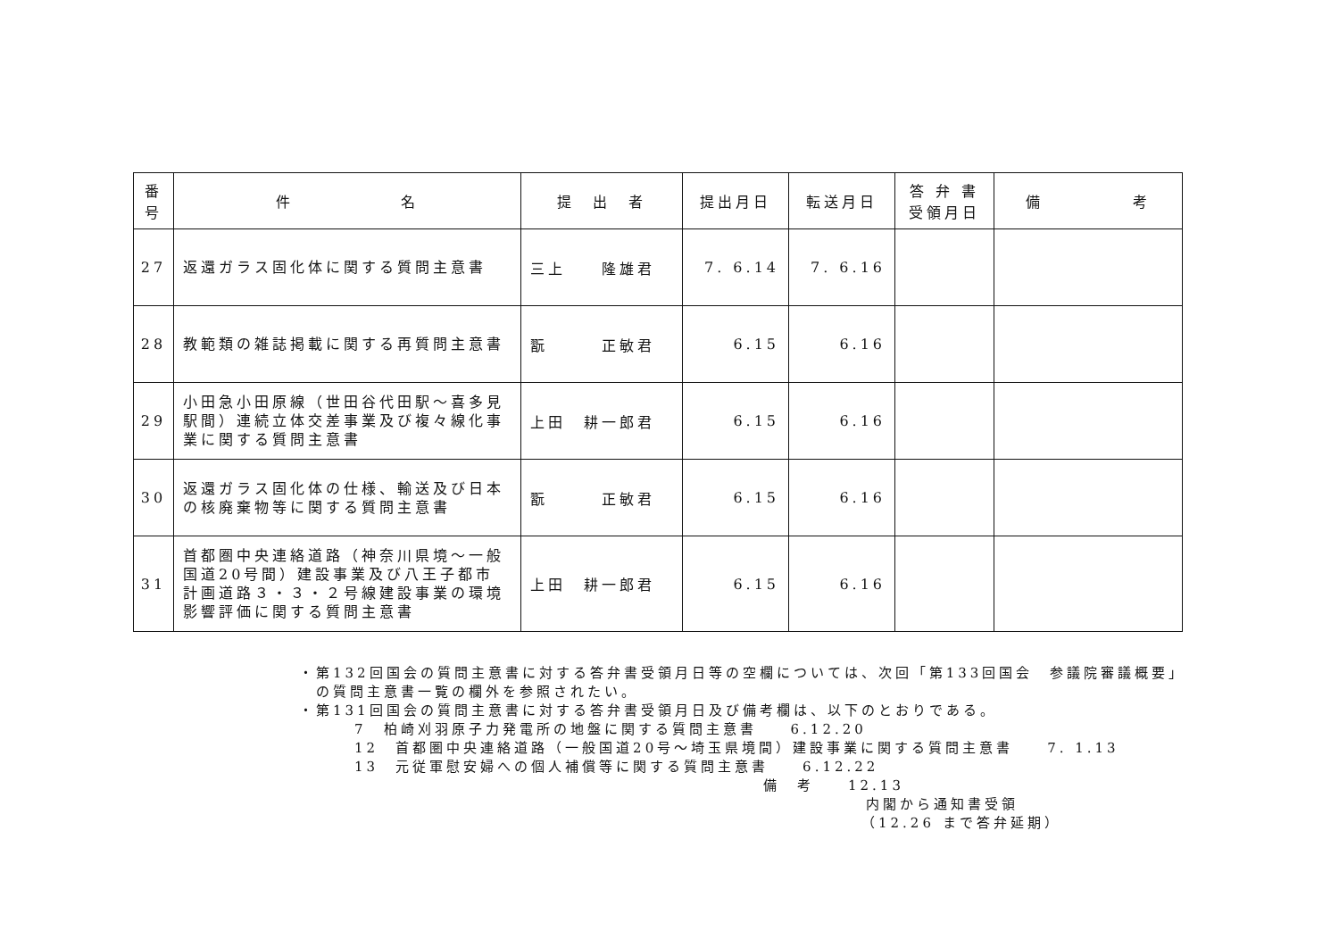| 番 号 | 件 名 | 提 出 者 | 提出月日 | 転送月日 | 答 弁 書 受領月日 | 備 考 |
| --- | --- | --- | --- | --- | --- | --- |
| 27 | 返還ガラス固化体に関する質問主意書 | 三上 隆雄君 | 7. 6.14 | 7. 6.16 | | |
| 28 | 教範類の雑誌掲載に関する再質問主意書 | 翫 正敏君 | 6.15 | 6.16 | | |
| 29 | 小田急小田原線（世田谷代田駅～喜多見駅間）連続立体交差事業及び複々線化事業に関する質問主意書 | 上田 耕一郎君 | 6.15 | 6.16 | | |
| 30 | 返還ガラス固化体の仕様、輸送及び日本の核廃棄物等に関する質問主意書 | 翫 正敏君 | 6.15 | 6.16 | | |
| 31 | 首都圏中央連絡道路（神奈川県境～一般国道20号間）建設事業及び八王子都市計画道路３・３・２号線建設事業の環境影響評価に関する質問主意書 | 上田 耕一郎君 | 6.15 | 6.16 | | |
・第132回国会の質問主意書に対する答弁書受領月日等の空欄については、次回「第133回国会　参議院審議概要」
　の質問主意書一覧の欄外を参照されたい。
・第131回国会の質問主意書に対する答弁書受領月日及び備考欄は、以下のとおりである。
7　柏崎刈羽原子力発電所の地盤に関する質問主意書　　6.12.20
12　首都圏中央連絡道路（一般国道20号～埼玉県境間）建設事業に関する質問主意書　　7. 1.13
13　元従軍慰安婦への個人補償等に関する質問主意書　　6.12.22
備　考　　12.13
内閣から通知書受領
（12.26 まで答弁延期）